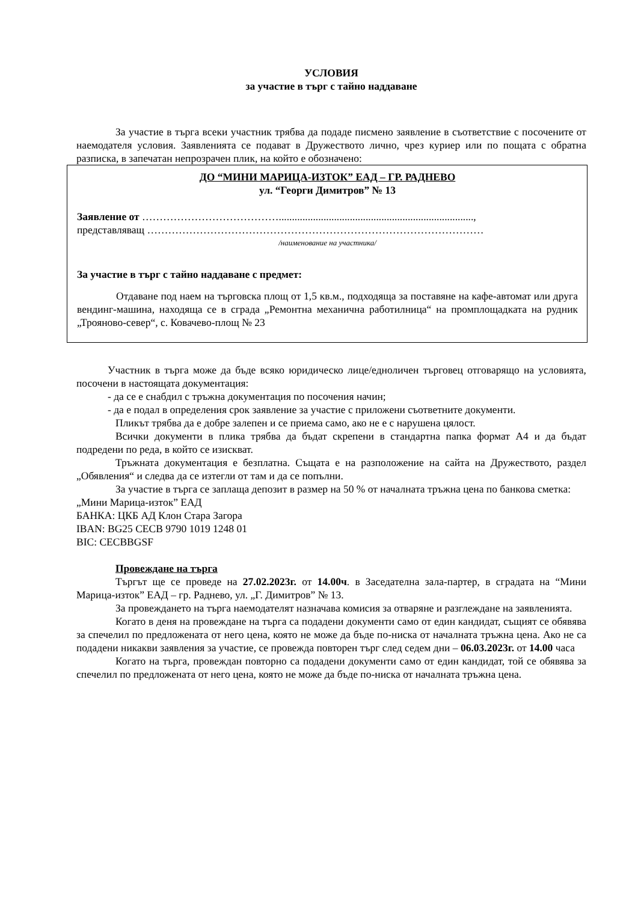УСЛОВИЯ
за участие в търг с тайно наддаване
За участие в търга всеки участник трябва да подаде писмено заявление в съответствие с посочените от наемодателя условия. Заявленията се подават в Дружеството лично, чрез куриер или по пощата с обратна разписка, в запечатан непрозрачен плик, на който е обозначено:
ДО “МИНИ МАРИЦА-ИЗТОК” ЕАД – ГР. РАДНЕВО
ул. “Георги Димитров” № 13
Заявление от …………………………………..........................................................................,
представляващ ……………………………………………………………………………………
/наименование на участника/
За участие в търг с тайно наддаване с предмет:
Отдаване под наем на търговска площ от 1,5 кв.м., подходяща за поставяне на кафе-автомат или друга вендинг-машина, находяща се в сграда „Ремонтна механична работилница“ на промплощадката на рудник „Трояново-север“, с. Ковачево-площ № 23
Участник в търга може да бъде всяко юридическо лице/едноличен търговец отговарящо на условията, посочени в настоящата документация:
- да се е снабдил с тръжна документация по посочения начин;
- да е подал в определения срок заявление за участие с приложени съответните документи.
Пликът трябва да е добре залепен и се приема само, ако не е с нарушена цялост.
Всички документи в плика трябва да бъдат скрепени в стандартна папка формат А4 и да бъдат подредени по реда, в който се изискват.
Тръжната документация е безплатна. Същата е на разположение на сайта на Дружеството, раздел „Обявления“ и следва да се изтегли от там и да се попълни.
За участие в търга се заплаща депозит в размер на 50 % от началната тръжна цена по банкова сметка:
„Мини Марица-изток” ЕАД
БАНКА: ЦКБ АД Клон Стара Загора
IBAN: BG25 CECB 9790 1019 1248 01
BIC: CECBBGSF
Провеждане на търга
Търгът ще се проведе на 27.02.2023г. от 14.00ч. в Заседателна зала-партер, в сградата на “Мини Марица-изток” ЕАД – гр. Раднево, ул. „Г. Димитров” № 13.
За провеждането на търга наемодателят назначава комисия за отваряне и разглеждане на заявленията.
Когато в деня на провеждане на търга са подадени документи само от един кандидат, същият се обявява за спечелил по предложената от него цена, която не може да бъде по-ниска от началната тръжна цена. Ако не са подадени никакви заявления за участие, се провежда повторен търг след седем дни – 06.03.2023г. от 14.00 часа
Когато на търга, провеждан повторно са подадени документи само от един кандидат, той се обявява за спечелил по предложената от него цена, която не може да бъде по-ниска от началната тръжна цена.